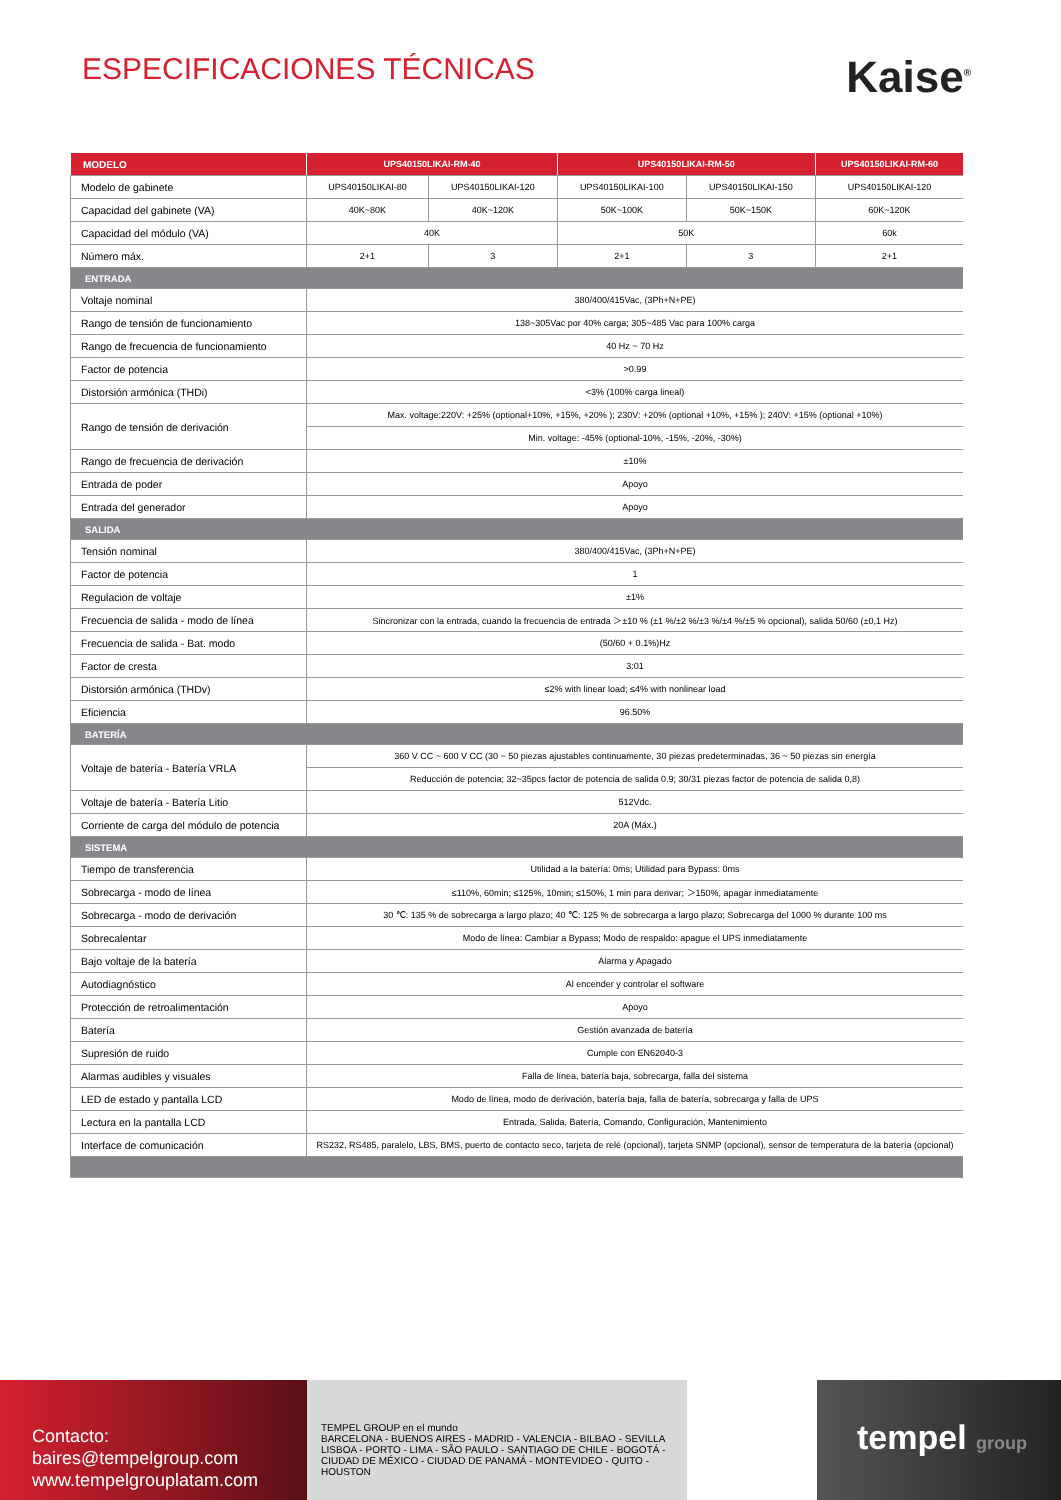ESPECIFICACIONES TÉCNICAS
Kaise<sup>®</sup>
| MODELO | UPS40150LIKAI-RM-40 | | UPS40150LIKAI-RM-50 | | UPS40150LIKAI-RM-60 |
| --- | --- | --- | --- | --- | --- |
| Modelo de gabinete | UPS40150LIKAI-80 | UPS40150LIKAI-120 | UPS40150LIKAI-100 | UPS40150LIKAI-150 | UPS40150LIKAI-120 |
| Capacidad del gabinete (VA) | 40K~80K | 40K~120K | 50K~100K | 50K~150K | 60K~120K |
| Capacidad del módulo (VA) | 40K | | 50K | | 60k |
| Número máx. | 2+1 | 3 | 2+1 | 3 | 2+1 |
| ENTRADA | | | | | |
| Voltaje nominal | 380/400/415Vac, (3Ph+N+PE) | | | | |
| Rango de tensión de funcionamiento | 138~305Vac por 40% carga; 305~485 Vac para 100% carga | | | | |
| Rango de frecuencia de funcionamiento | 40 Hz ~ 70 Hz | | | | |
| Factor de potencia | >0.99 | | | | |
| Distorsión armónica (THDi) | <3% (100% carga lineal) | | | | |
| Rango de tensión de derivación | Max. voltage:220V: +25% (optional+10%, +15%, +20% ); 230V: +20% (optional +10%, +15% ); 240V: +15% (optional +10%) | | | | |
| | Min. voltage: -45% (optional-10%, -15%, -20%, -30%) | | | | |
| Rango de frecuencia de derivación | ±10% | | | | |
| Entrada de poder | Apoyo | | | | |
| Entrada del generador | Apoyo | | | | |
| SALIDA | | | | | |
| Tensión nominal | 380/400/415Vac, (3Ph+N+PE) | | | | |
| Factor de potencia | 1 | | | | |
| Regulacion de voltaje | ±1% | | | | |
| Frecuencia de salida - modo de línea | Sincronizar con la entrada, cuando la frecuencia de entrada ＞±10 % (±1 %/±2 %/±3 %/±4 %/±5 % opcional), salida 50/60 (±0,1 Hz) | | | | |
| Frecuencia de salida - Bat. modo | (50/60 + 0.1%)Hz | | | | |
| Factor de cresta | 3:01 | | | | |
| Distorsión armónica (THDv) | ≤2% with linear load; ≤4% with nonlinear load | | | | |
| Eficiencia | 96.50% | | | | |
| BATERÍA | | | | | |
| Voltaje de batería - Batería VRLA | 360 V CC ~ 600 V CC (30 ~ 50 piezas ajustables continuamente, 30 piezas predeterminadas, 36 ~ 50 piezas sin energía | | | | |
| | Reducción de potencia; 32~35pcs factor de potencia de salida 0.9; 30/31 piezas factor de potencia de salida 0,8) | | | | |
| Voltaje de batería - Batería Litio | 512Vdc. | | | | |
| Corriente de carga del módulo de potencia | 20A (Máx.) | | | | |
| SISTEMA | | | | | |
| Tiempo de transferencia | Utilidad a la batería: 0ms; Utilidad para Bypass: 0ms | | | | |
| Sobrecarga - modo de línea | ≤110%, 60min; ≤125%, 10min; ≤150%, 1 min para derivar; ＞150%, apagar inmediatamente | | | | |
| Sobrecarga - modo de derivación | 30 ℃: 135 % de sobrecarga a largo plazo; 40 ℃: 125 % de sobrecarga a largo plazo; Sobrecarga del 1000 % durante 100 ms | | | | |
| Sobrecalentar | Modo de línea: Cambiar a Bypass; Modo de respaldo: apague el UPS inmediatamente | | | | |
| Bajo voltaje de la batería | Alarma y Apagado | | | | |
| Autodiagnóstico | Al encender y controlar el software | | | | |
| Protección de retroalimentación | Apoyo | | | | |
| Batería | Gestión avanzada de batería | | | | |
| Supresión de ruido | Cumple con EN62040-3 | | | | |
| Alarmas audibles y visuales | Falla de línea, batería baja, sobrecarga, falla del sistema | | | | |
| LED de estado y pantalla LCD | Modo de línea, modo de derivación, batería baja, falla de batería, sobrecarga y falla de UPS | | | | |
| Lectura en la pantalla LCD | Entrada, Salida, Batería, Comando, Configuración, Mantenimiento | | | | |
| Interface de comunicación | RS232, RS485, paralelo, LBS, BMS, puerto de contacto seco, tarjeta de relé (opcional), tarjeta SNMP (opcional), sensor de temperatura de la batería (opcional) | | | | |
Contacto:
baires@tempelgroup.com
www.tempelgrouplatam.com
TEMPEL GROUP en el mundo
BARCELONA - BUENOS AIRES - MADRID - VALENCIA - BILBAO - SEVILLA
LISBOA - PORTO - LIMA - SÃO PAULO - SANTIAGO DE CHILE - BOGOTÁ -
CIUDAD DE MÉXICO - CIUDAD DE PANAMÁ - MONTEVIDEO - QUITO - HOUSTON
tempel group